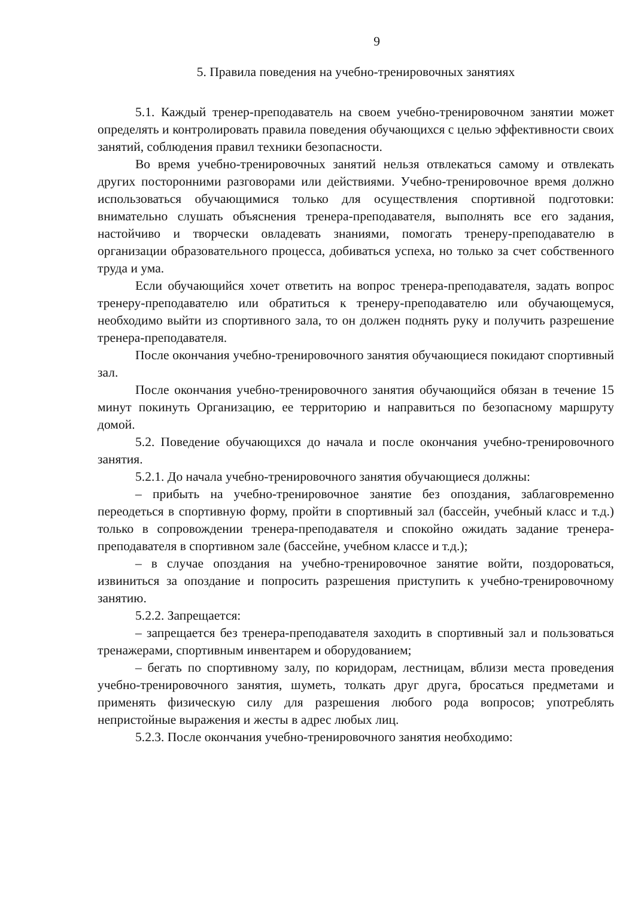9
5. Правила поведения на учебно-тренировочных занятиях
5.1. Каждый тренер-преподаватель на своем учебно-тренировочном занятии может определять и контролировать правила поведения обучающихся с целью эффективности своих занятий, соблюдения правил техники безопасности.
Во время учебно-тренировочных занятий нельзя отвлекаться самому и отвлекать других посторонними разговорами или действиями. Учебно-тренировочное время должно использоваться обучающимися только для осуществления спортивной подготовки: внимательно слушать объяснения тренера-преподавателя, выполнять все его задания, настойчиво и творчески овладевать знаниями, помогать тренеру-преподавателю в организации образовательного процесса, добиваться успеха, но только за счет собственного труда и ума.
Если обучающийся хочет ответить на вопрос тренера-преподавателя, задать вопрос тренеру-преподавателю или обратиться к тренеру-преподавателю или обучающемуся, необходимо выйти из спортивного зала, то он должен поднять руку и получить разрешение тренера-преподавателя.
После окончания учебно-тренировочного занятия обучающиеся покидают спортивный зал.
После окончания учебно-тренировочного занятия обучающийся обязан в течение 15 минут покинуть Организацию, ее территорию и направиться по безопасному маршруту домой.
5.2. Поведение обучающихся до начала и после окончания учебно-тренировочного занятия.
5.2.1. До начала учебно-тренировочного занятия обучающиеся должны:
– прибыть на учебно-тренировочное занятие без опоздания, заблаговременно переодеться в спортивную форму, пройти в спортивный зал (бассейн, учебный класс и т.д.) только в сопровождении тренера-преподавателя и спокойно ожидать задание тренера-преподавателя в спортивном зале (бассейне, учебном классе и т.д.);
– в случае опоздания на учебно-тренировочное занятие войти, поздороваться, извиниться за опоздание и попросить разрешения приступить к учебно-тренировочному занятию.
5.2.2. Запрещается:
– запрещается без тренера-преподавателя заходить в спортивный зал и пользоваться тренажерами, спортивным инвентарем и оборудованием;
– бегать по спортивному залу, по коридорам, лестницам, вблизи места проведения учебно-тренировочного занятия, шуметь, толкать друг друга, бросаться предметами и применять физическую силу для разрешения любого рода вопросов; употреблять непристойные выражения и жесты в адрес любых лиц.
5.2.3. После окончания учебно-тренировочного занятия необходимо: